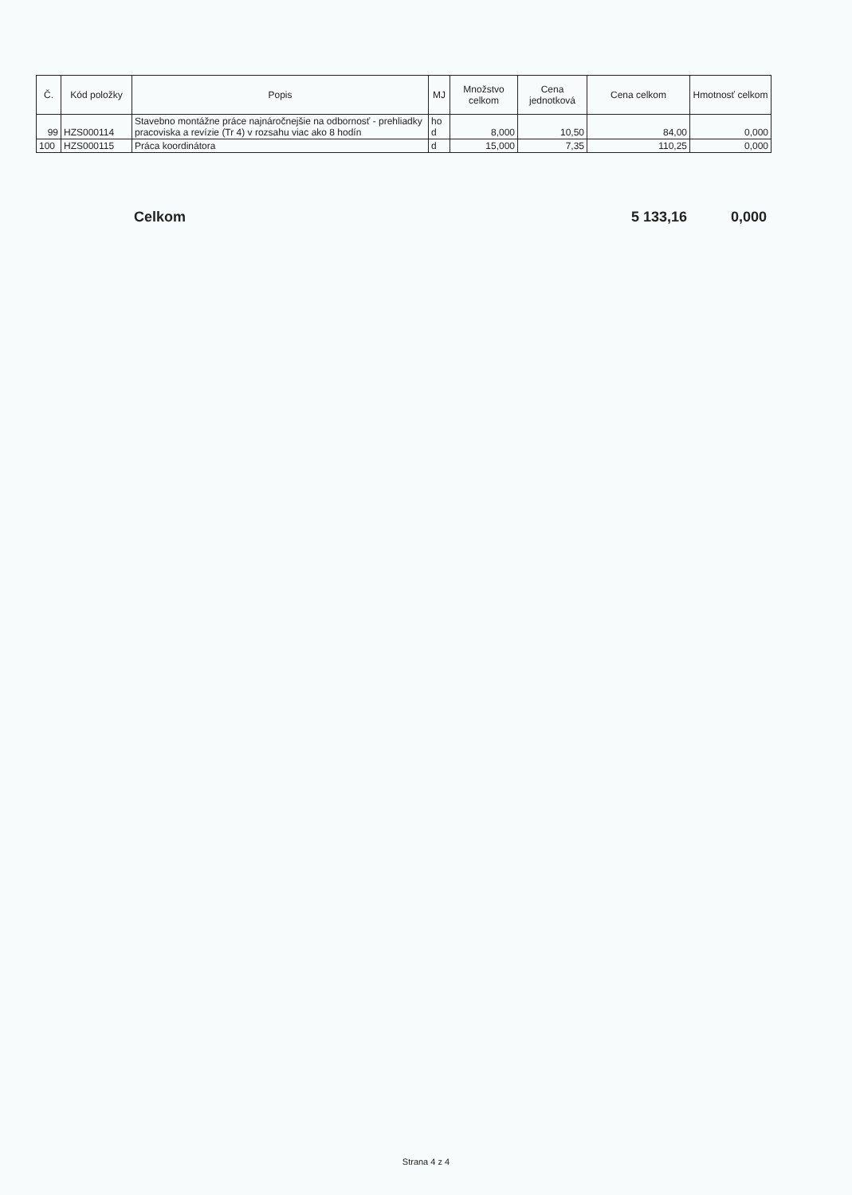| Č. | Kód položky | Popis | MJ | Množstvo celkom | Cena jednotková | Cena celkom | Hmotnosť celkom |
| --- | --- | --- | --- | --- | --- | --- | --- |
| 99 | HZS000114 | Stavebno montážne práce najnáročnejšie na odbornosť - prehliadky pracoviska a revízie (Tr 4) v rozsahu viac ako 8 hodín | ho d | 8,000 | 10,50 | 84,00 | 0,000 |
| 100 | HZS000115 | Práca koordinátora | d | 15,000 | 7,35 | 110,25 | 0,000 |
Celkom 5 133,16 0,000
Strana 4 z 4